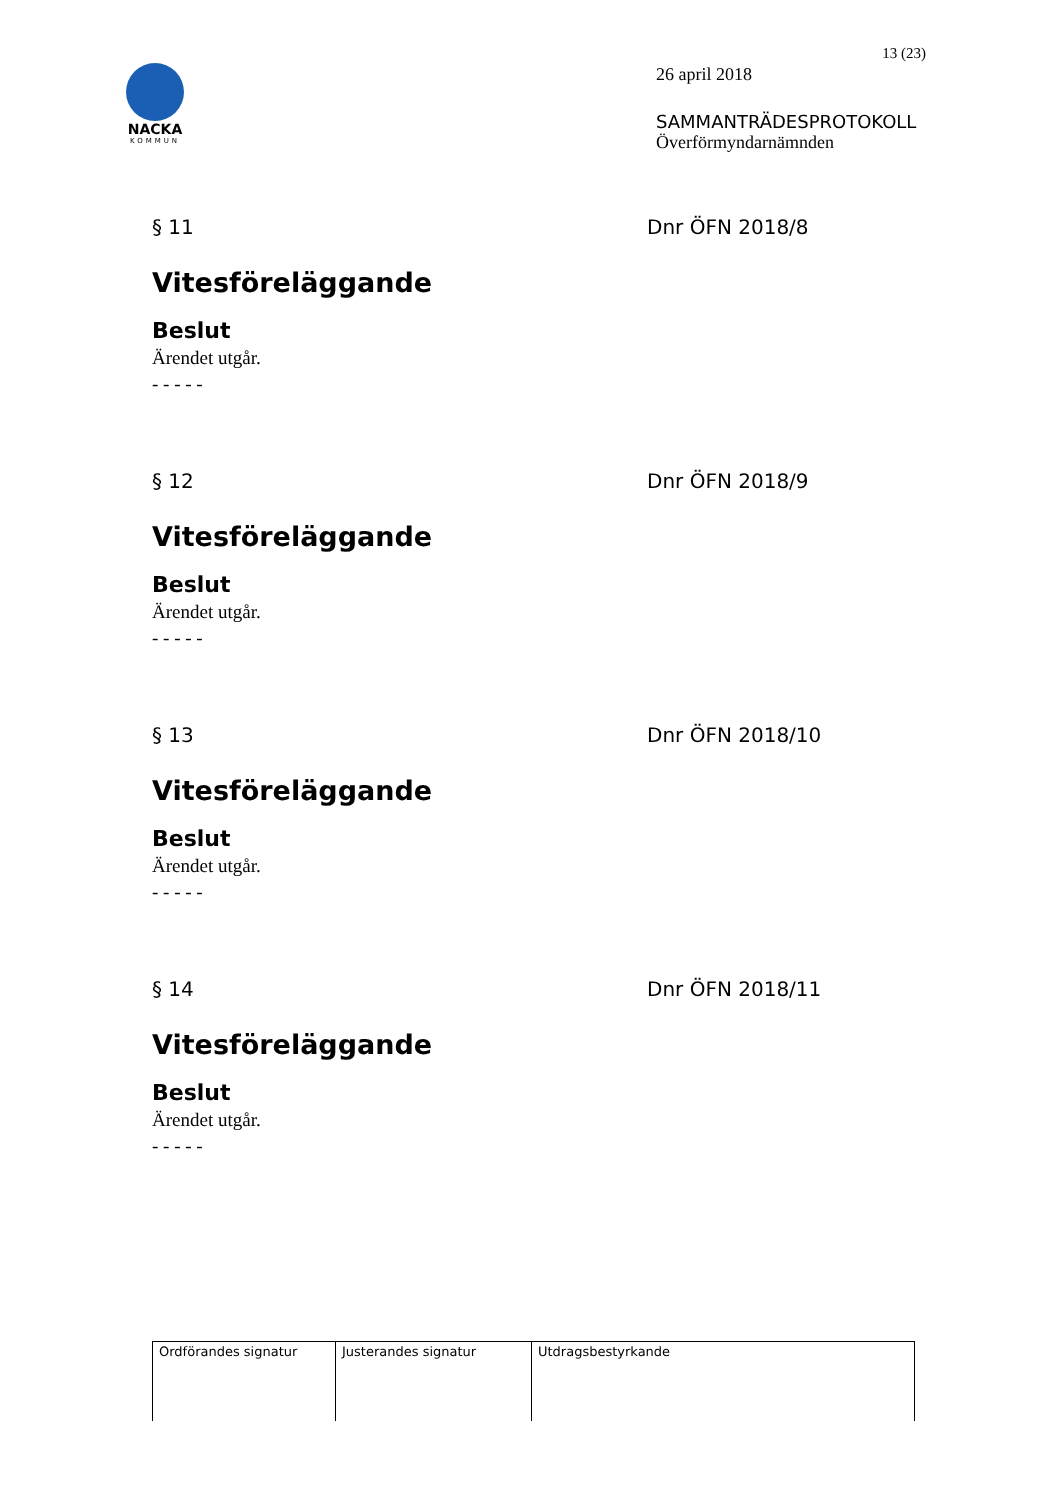NACKA
KOMMUN
13 (23)
26 april 2018
SAMMANTRÄDESPROTOKOLL
Överförmyndarnämnden
§ 11 Dnr ÖFN 2018/8
Vitesföreläggande
Beslut
Ärendet utgår.
- - - - -
§ 12 Dnr ÖFN 2018/9
Vitesföreläggande
Beslut
Ärendet utgår.
- - - - -
§ 13 Dnr ÖFN 2018/10
Vitesföreläggande
Beslut
Ärendet utgår.
- - - - -
§ 14 Dnr ÖFN 2018/11
Vitesföreläggande
Beslut
Ärendet utgår.
- - - - -
| Ordförandes signatur | Justerandes signatur | Utdragsbestyrkande |